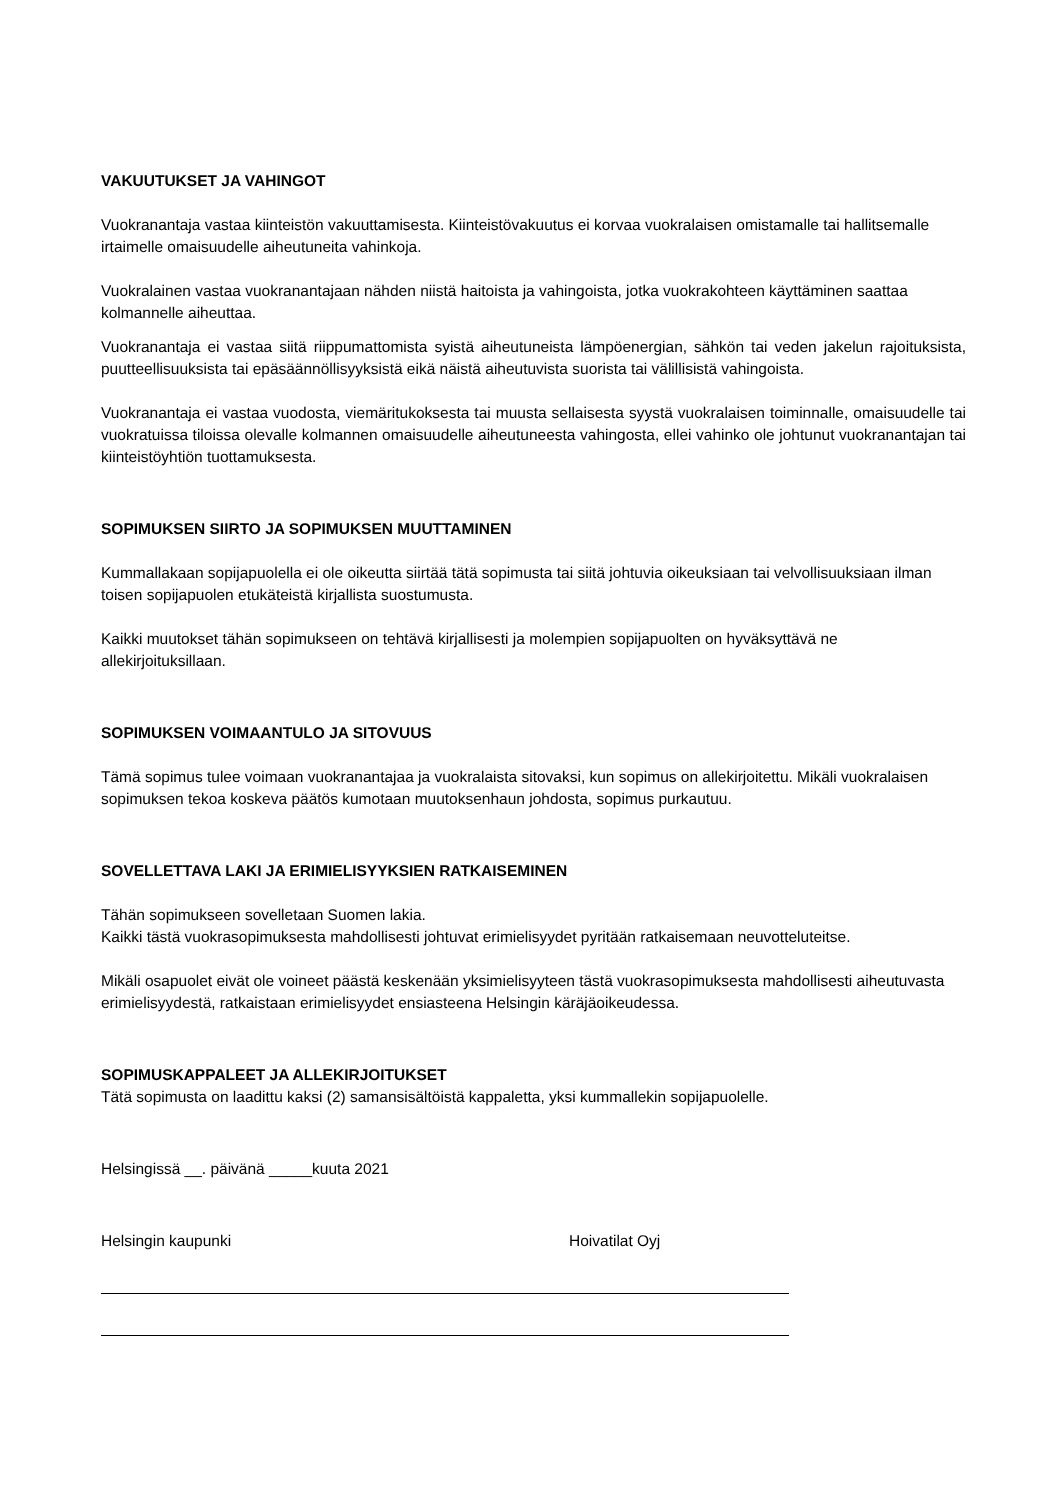VAKUUTUKSET JA VAHINGOT
Vuokranantaja vastaa kiinteistön vakuuttamisesta. Kiinteistövakuutus ei korvaa vuokralaisen omistamalle tai hallitsemalle irtaimelle omaisuudelle aiheutuneita vahinkoja.
Vuokralainen vastaa vuokranantajaan nähden niistä haitoista ja vahingoista, jotka vuokrakohteen käyttäminen saattaa kolmannelle aiheuttaa.
Vuokranantaja ei vastaa siitä riippumattomista syistä aiheutuneista lämpöenergian, sähkön tai veden jakelun rajoituksista, puutteellisuuksista tai epäsäännöllisyyksistä eikä näistä aiheutuvista suorista tai välillisistä vahingoista.
Vuokranantaja ei vastaa vuodosta, viemäritukoksesta tai muusta sellaisesta syystä vuokralaisen toiminnalle, omaisuudelle tai vuokratuissa tiloissa olevalle kolmannen omaisuudelle aiheutuneesta vahingosta, ellei vahinko ole johtunut vuokranantajan tai kiinteistöyhtiön tuottamuksesta.
SOPIMUKSEN SIIRTO JA SOPIMUKSEN MUUTTAMINEN
Kummallakaan sopijapuolella ei ole oikeutta siirtää tätä sopimusta tai siitä johtuvia oikeuksiaan tai velvollisuuksiaan ilman toisen sopijapuolen etukäteistä kirjallista suostumusta.
Kaikki muutokset tähän sopimukseen on tehtävä kirjallisesti ja molempien sopijapuolten on hyväksyttävä ne allekirjoituksillaan.
SOPIMUKSEN VOIMAANTULO JA SITOVUUS
Tämä sopimus tulee voimaan vuokranantajaa ja vuokralaista sitovaksi, kun sopimus on allekirjoitettu. Mikäli vuokralaisen sopimuksen tekoa koskeva päätös kumotaan muutoksenhaun johdosta, sopimus purkautuu.
SOVELLETTAVA LAKI JA ERIMIELISYYKSIEN RATKAISEMINEN
Tähän sopimukseen sovelletaan Suomen lakia.
Kaikki tästä vuokrasopimuksesta mahdollisesti johtuvat erimielisyydet pyritään ratkaisemaan neuvotteluteitse.
Mikäli osapuolet eivät ole voineet päästä keskenään yksimielisyyteen tästä vuokrasopimuksesta mahdollisesti aiheutuvasta erimielisyydestä, ratkaistaan erimielisyydet ensiasteena Helsingin käräjäoikeudessa.
SOPIMUSKAPPALEET JA ALLEKIRJOITUKSET
Tätä sopimusta on laadittu kaksi (2) samansisältöistä kappaletta, yksi kummallekin sopijapuolelle.
Helsingissä __. päivänä _____kuuta 2021
Helsingin kaupunki Hoivatilat Oyj